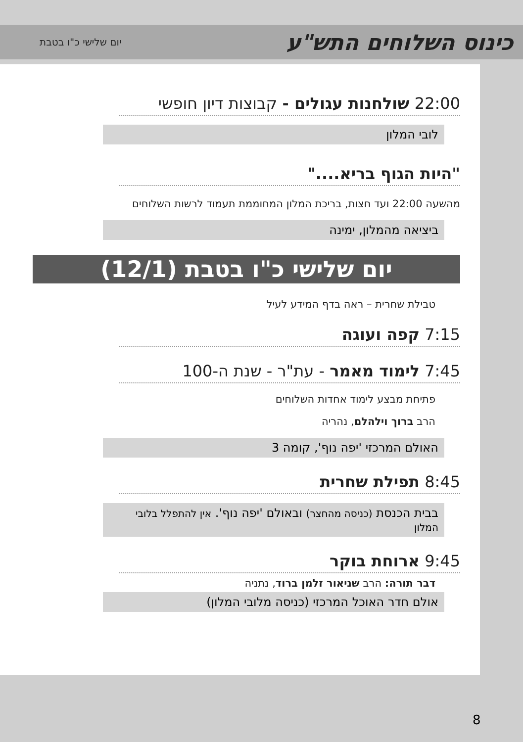כינוס השלוחים התש"ע
יום שלישי כ"ו בטבת
22:00 שולחנות עגולים - קבוצות דיון חופשי
לובי המלון
"היות הגוף בריא...."
מהשעה 22:00 ועד חצות, בריכת המלון המחוממת תעמוד לרשות השלוחים
ביציאה מהמלון, ימינה
יום שלישי כ"ו בטבת (12/1)
טבילת שחרית – ראה בדף המידע לעיל
7:15 קפה ועוגה
7:45 לימוד מאמר - עת"ר - שנת ה-100
פתיחת מבצע לימוד אחדות השלוחים
הרב ברוך וילהלם, נהריה
האולם המרכזי 'יפה נוף', קומה 3
8:45 תפילת שחרית
בבית הכנסת (כניסה מהחצר) ובאולם 'יפה נוף'. אין להתפלל בלובי המלון
9:45 ארוחת בוקר
דבר תורה: הרב שניאור זלמן ברוד, נתניה
אולם חדר האוכל המרכזי (כניסה מלובי המלון)
8